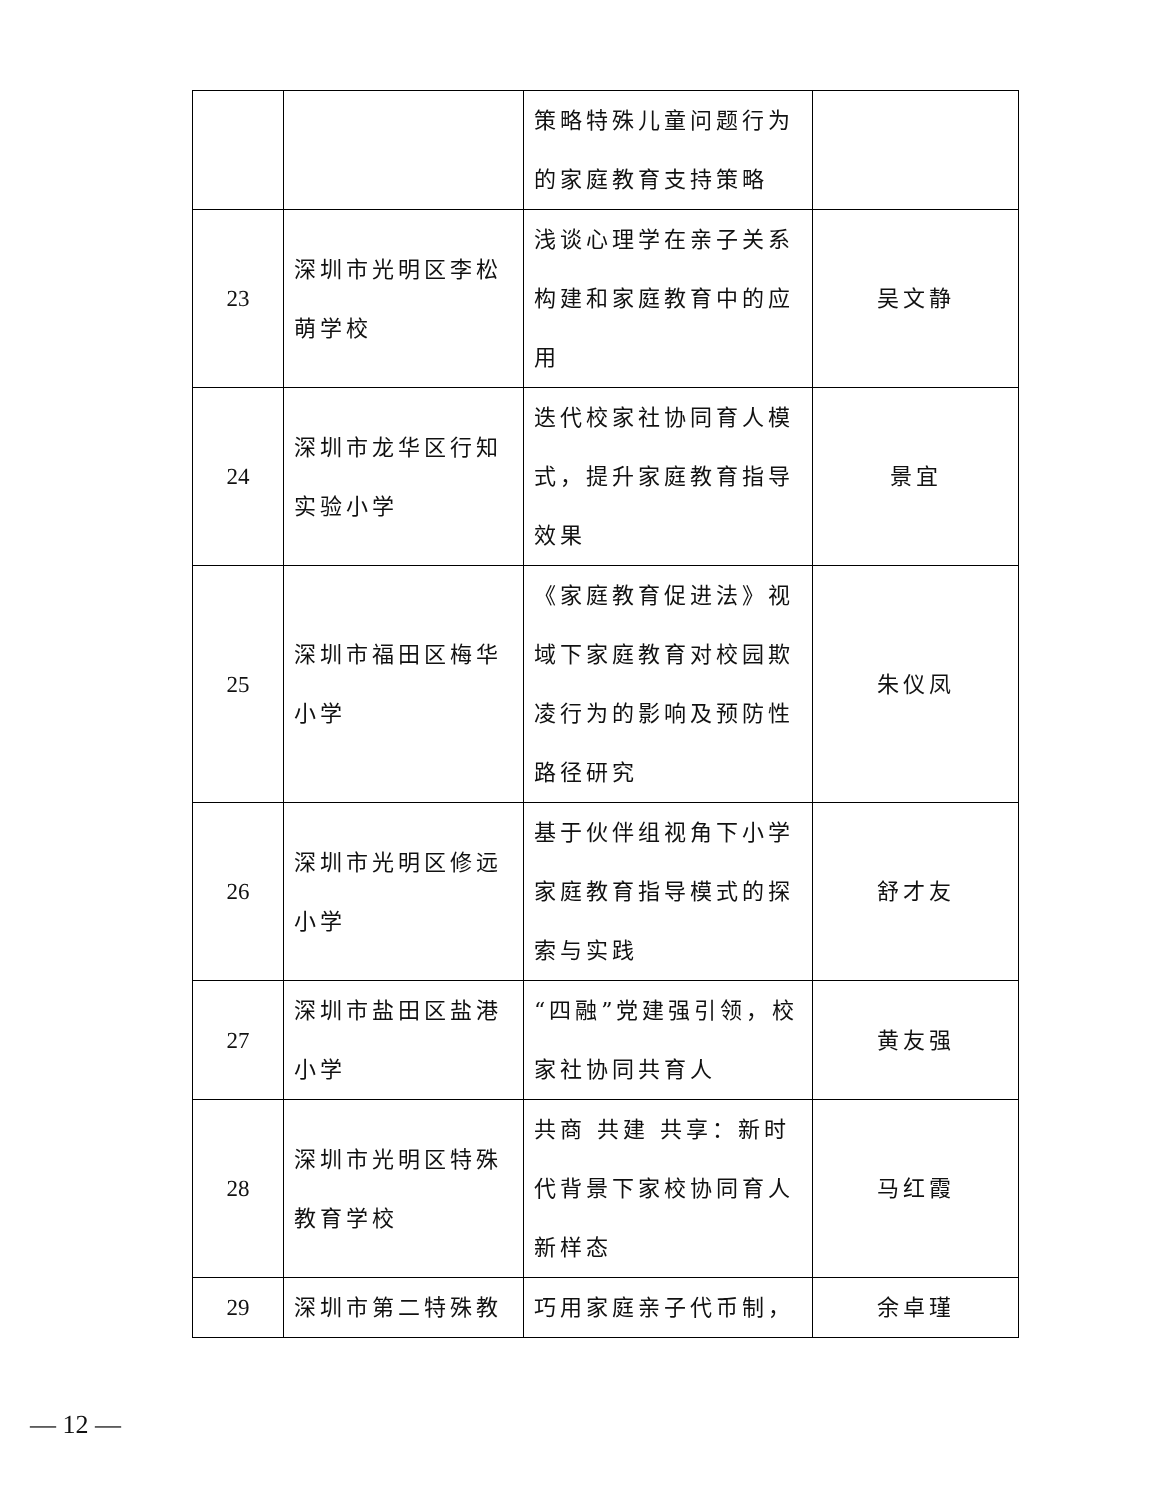| | | 策略特殊儿童问题行为的家庭教育支持策略 | |
| 23 | 深圳市光明区李松萌学校 | 浅谈心理学在亲子关系构建和家庭教育中的应用 | 吴文静 |
| 24 | 深圳市龙华区行知实验小学 | 迭代校家社协同育人模式，提升家庭教育指导效果 | 景宜 |
| 25 | 深圳市福田区梅华小学 | 《家庭教育促进法》视域下家庭教育对校园欺凌行为的影响及预防性路径研究 | 朱仪凤 |
| 26 | 深圳市光明区修远小学 | 基于伙伴组视角下小学家庭教育指导模式的探索与实践 | 舒才友 |
| 27 | 深圳市盐田区盐港小学 | “四融”党建强引领，校家社协同共育人 | 黄友强 |
| 28 | 深圳市光明区特殊教育学校 | 共商 共建 共享：新时代背景下家校协同育人新样态 | 马红霞 |
| 29 | 深圳市第二特殊教 | 巧用家庭亲子代币制， | 余卓瑾 |
— 12 —